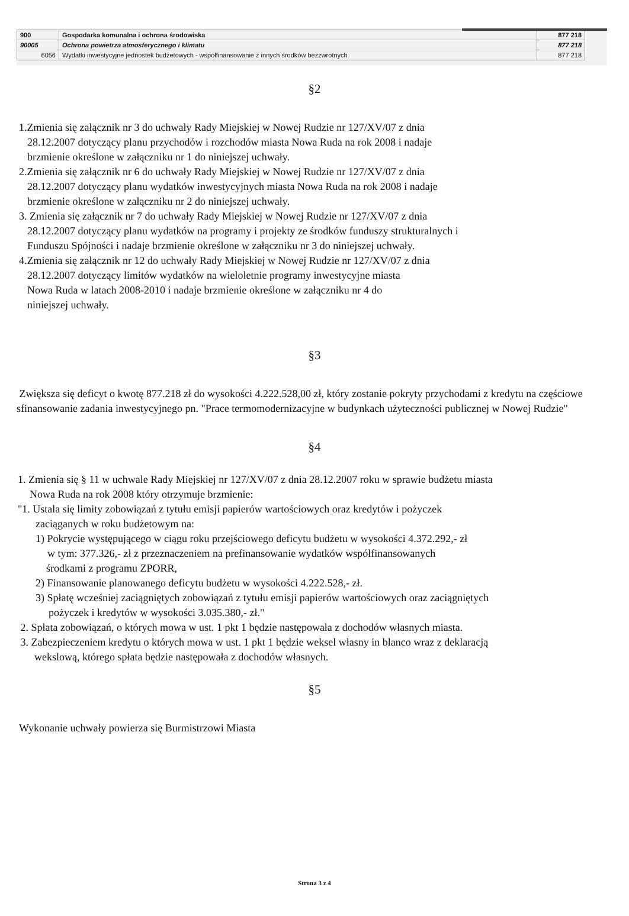| 900 | Gospodarka komunalna i ochrona środowiska | 877 218 |
| 90005 | Ochrona powietrza atmosferycznego i klimatu | 877 218 |
| 6056 | Wydatki inwestycyjne jednostek budżetowych - współfinansowanie z innych środków bezzwrotnych | 877 218 |
§2
1.Zmienia się załącznik nr 3 do uchwały Rady Miejskiej w Nowej Rudzie nr 127/XV/07 z dnia
28.12.2007 dotyczący planu przychodów i rozchodów miasta Nowa Ruda na rok 2008 i nadaje
brzmienie określone w załączniku nr 1 do niniejszej uchwały.
2.Zmienia się załącznik nr 6 do uchwały Rady Miejskiej w Nowej Rudzie nr 127/XV/07 z dnia
28.12.2007 dotyczący planu wydatków inwestycyjnych miasta Nowa Ruda na rok 2008 i nadaje
brzmienie określone w załączniku nr 2 do niniejszej uchwały.
3. Zmienia się załącznik nr 7 do uchwały Rady Miejskiej w Nowej Rudzie nr 127/XV/07 z dnia
28.12.2007 dotyczący planu wydatków na programy i projekty ze środków funduszy strukturalnych i
Funduszu Spójności i nadaje brzmienie określone w załączniku nr 3 do niniejszej uchwały.
4.Zmienia się załącznik nr 12 do uchwały Rady Miejskiej w Nowej Rudzie nr 127/XV/07 z dnia
28.12.2007 dotyczący limitów wydatków na wieloletnie programy inwestycyjne miasta
Nowa Ruda w latach 2008-2010 i nadaje brzmienie określone w załączniku nr 4 do
niniejszej uchwały.
§3
Zwiększa się deficyt o kwotę 877.218 zł do wysokości 4.222.528,00 zł, który zostanie pokryty przychodami z kredytu na częściowe sfinansowanie zadania inwestycyjnego pn. "Prace termomodernizacyjne w budynkach użyteczności publicznej w Nowej Rudzie"
§4
1. Zmienia się § 11 w uchwale Rady Miejskiej nr 127/XV/07 z dnia 28.12.2007 roku w sprawie budżetu miasta
Nowa Ruda na rok 2008 który otrzymuje brzmienie:
"1. Ustala się limity zobowiązań z tytułu emisji papierów wartościowych oraz kredytów i pożyczek
zaciąganych w roku budżetowym na:
1) Pokrycie występującego w ciągu roku przejściowego deficytu budżetu w wysokości 4.372.292,- zł
w tym: 377.326,- zł z przeznaczeniem na prefinansowanie wydatków współfinansowanych
środkami z programu ZPORR,
2) Finansowanie planowanego deficytu budżetu w wysokości 4.222.528,- zł.
3) Spłatę wcześniej zaciągniętych zobowiązań z tytułu emisji papierów wartościowych oraz zaciągniętych
pożyczek i kredytów w wysokości 3.035.380,- zł."
2. Spłata zobowiązań, o których mowa w ust. 1 pkt 1 będzie następowała z dochodów własnych miasta.
3. Zabezpieczeniem kredytu o których mowa w ust. 1 pkt 1 będzie weksel własny in blanco wraz z deklaracją
wekslową, którego spłata będzie następowała z dochodów własnych.
§5
Wykonanie uchwały powierza się Burmistrzowi Miasta
Strona 3 z 4